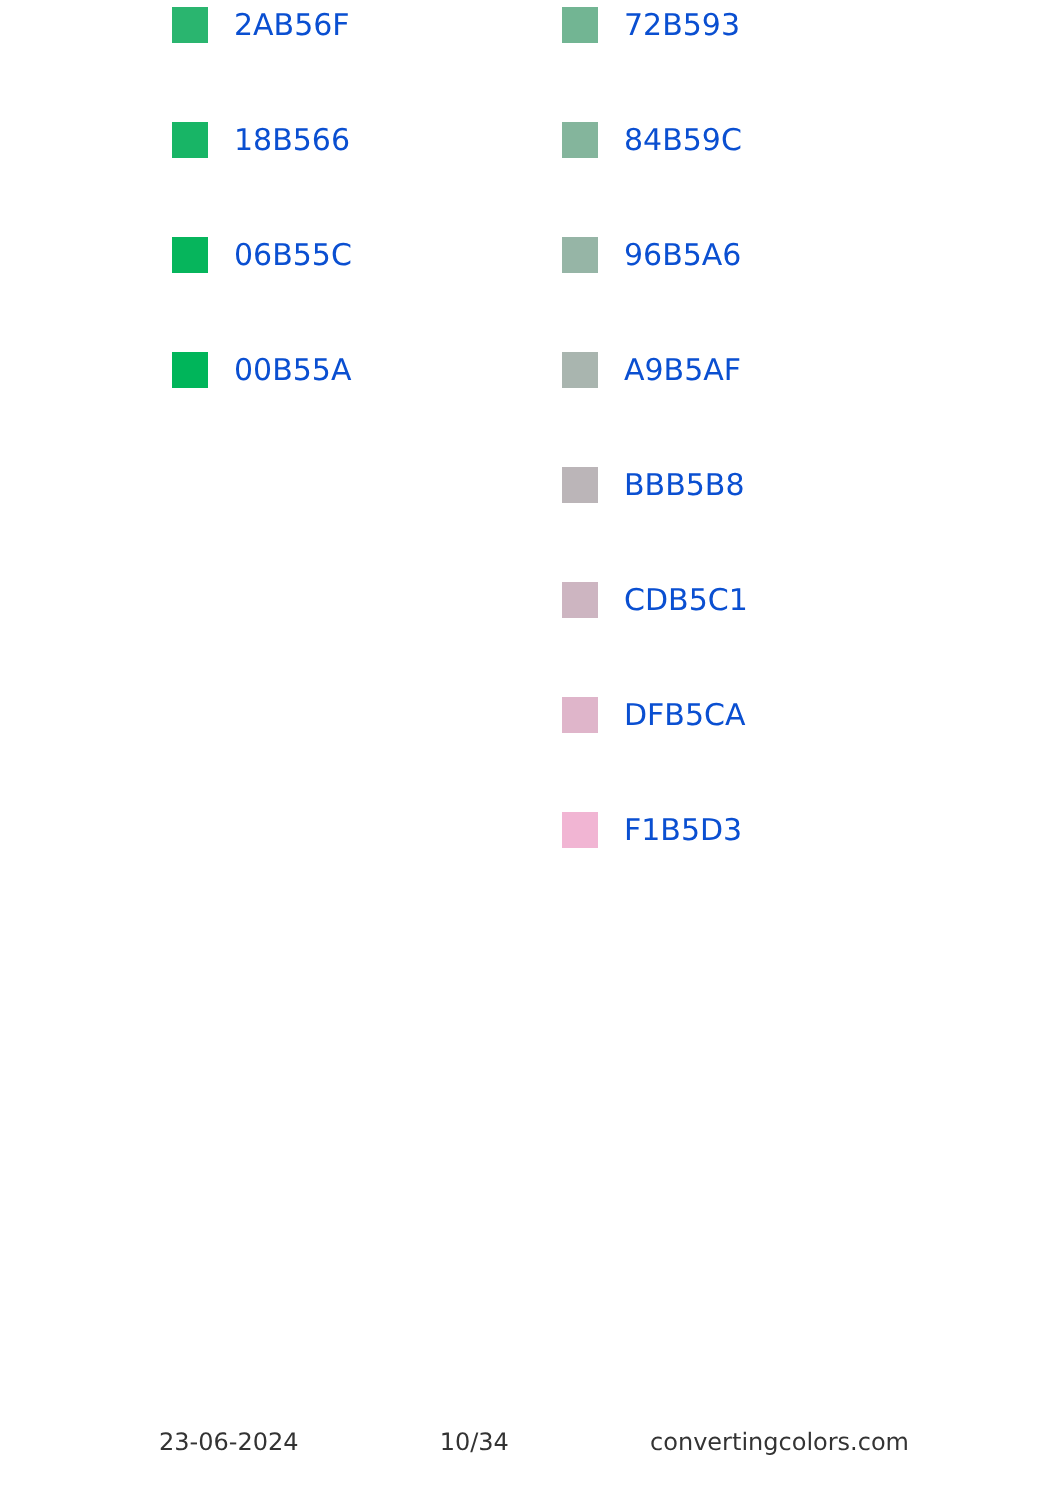2AB56F
18B566
06B55C
00B55A
72B593
84B59C
96B5A6
A9B5AF
BBB5B8
CDB5C1
DFB5CA
F1B5D3
23-06-2024 10/34 convertingcolors.com